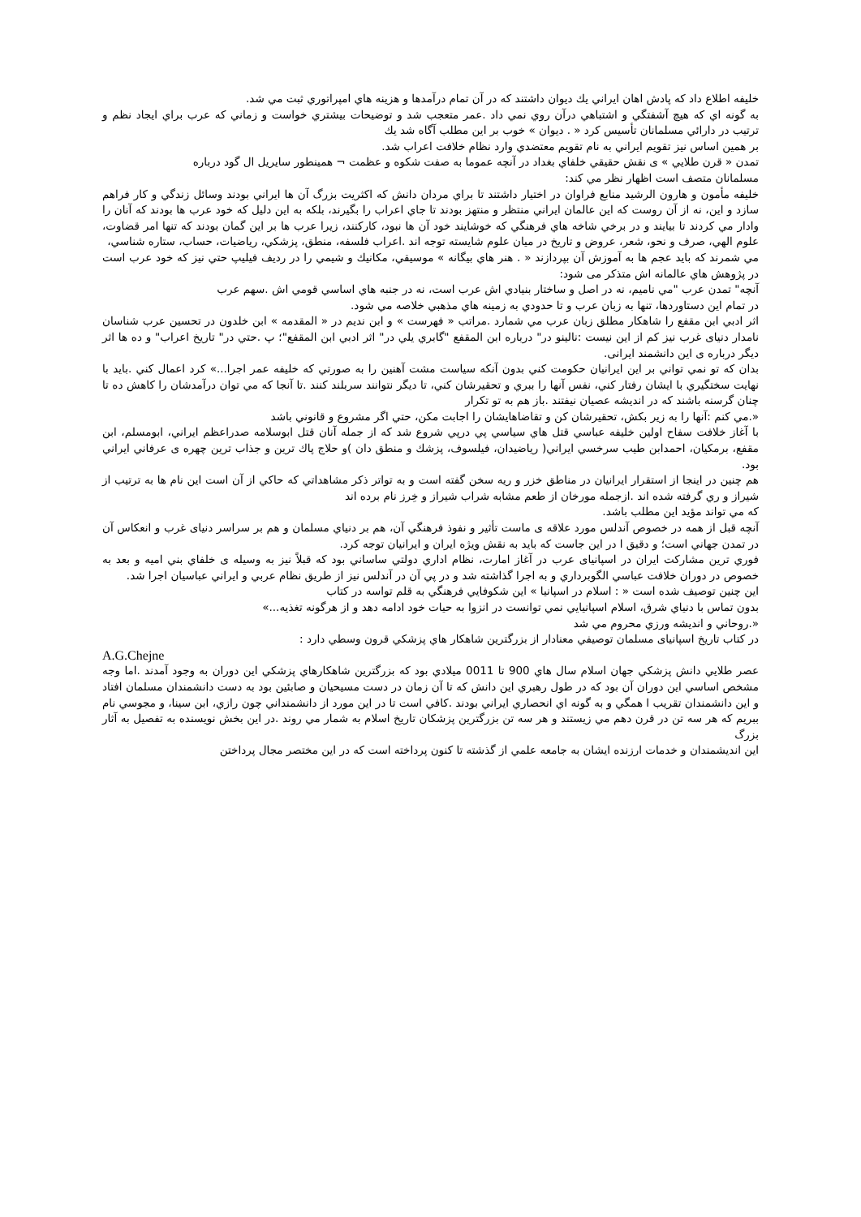خليفه اطلاع داد كه پادش اهان ايراني يك ديوان داشتند كه در آن تمام درآمدها و هزينه هاي امپراتوري ثبت مي شد.
به گونه اي كه هيچ آشفتگي و اشتباهي درآن روي نمي داد .عمر متعجب شد و توضيحات بيشتري خواست و زماني كه عرب براي ايجاد نظم و ترتيب در دارائي مسلمانان تأسيس كرد « . ديوان » خوب بر اين مطلب آگاه شد يك
بر همين اساس نيز تقويم ايراني به نام تقويم معتضدي وارد نظام خلافت اعراب شد.
تمدن « قرن طلايي » ی نقش حقيقي خلفاي بغداد در آنچه عموما به صفت شكوه و عظمت ¬ همينطور سايريل ال گود درباره
مسلمانان متصف است اظهار نظر مي كند:
خليفه مأمون و هارون الرشيد منابع فراوان در اختيار داشتند تا براي مردان دانش كه اكثريت بزرگ آن ها ايراني بودند وسائل زندگي و كار فراهم سازد و اين، نه از آن روست كه اين عالمان ايراني منتظر و منتهز بودند تا جاي اعراب را بگيرند، بلكه به اين دليل كه خود عرب ها بودند كه آنان را وادار مي كردند تا بيايند و در برخي شاخه هاي فرهنگي كه خوشايند خود آن ها نبود، كاركنند، زيرا عرب ها بر اين گمان بودند كه تنها امر قضاوت، علوم الهي، صرف و نحو، شعر، عروض و تاريخ در ميان علوم شايسته توجه اند .اعراب فلسفه، منطق، پزشكي، رياضيات، حساب، ستاره شناسي،
مي شمرند كه بايد عجم ها به آموزش آن بپردازند « . هنر هاي بيگانه » موسيقي، مكانيك و شيمي را در رديف فيليپ حتي نيز كه خود عرب است در پژوهش هاي عالمانه اش متذكر می شود:
آنچه" تمدن عرب "مي ناميم، نه در اصل و ساختار بنيادي اش عرب است، نه در جنبه هاي اساسي قومي اش .سهم عرب
در تمام اين دستاوردها، تنها به زبان عرب و تا حدودي به زمينه هاي مذهبي خلاصه مي شود.
اثر ادبي ابن مقفع را شاهكار مطلق زبان عرب مي شمارد .مراتب « فهرست » و ابن نديم در « المقدمه » ابن خلدون در تحسين عرب شناسان نامدار دنيای غرب نيز كم از اين نيست :نالينو در" درباره ابن المقفع "گابري يلي در" اثر ادبي ابن المقفع"؛ پ .حتي در" تاريخ اعراب" و ده ها اثر ديگر درباره ی اين دانشمند ايرانی.
بدان كه تو نمي تواني بر اين ايرانيان حكومت كني بدون آنكه سياست مشت آهنين را به صورتي كه خليفه عمر اجرا...» كرد اعمال كني .بايد با نهايت سختگيري با ايشان رفتار كني، نفس آنها را ببري و تحقيرشان كني، تا ديگر نتوانند سربلند كنند .تا آنجا كه مي توان درآمدشان را كاهش ده تا چنان گرسنه باشند كه در انديشه عصيان نيفتند .باز هم به تو تكرار
«.مي كنم :آنها را به زير بكش، تحقيرشان كن و تقاضاهايشان را اجابت مكن، حتي اگر مشروع و قانوني باشد
با آغاز خلافت سفاح اولين خليفه عباسي قتل هاي سياسي پي درپي شروع شد كه از جمله آنان قتل ابوسلامه صدراعظم ايراني، ابومسلم، ابن مقفع، برمكيان، احمدابن طيب سرخسي ايراني( رياضيدان، فيلسوف، پزشك و منطق دان )و حلاج پاك ترين و جذاب ترين چهره ی عرفاني ايراني بود.
هم چنين در اينجا از استقرار ايرانيان در مناطق خزر و ريه سخن گفته است و به تواتر ذكر مشاهداتي كه حاكي از آن است اين نام ها به ترتيب از شيراز و ري گرفته شده اند .ازجمله مورخان از طعم مشابه شراب شيراز و خِرز نام برده اند
كه مي تواند مؤيد اين مطلب باشد.
آنچه قبل از همه در خصوص آندلس مورد علاقه ی ماست تأثير و نفوذ فرهنگي آن، هم بر دنياي مسلمان و هم بر سراسر دنيای غرب و انعكاس آن در تمدن جهاني است؛ و دقيق ا در اين جاست كه بايد به نقش ويژه ايران و ايرانيان توجه كرد.
فوري ترين مشاركت ايران در اسپانيای عرب در آغاز امارت، نظام اداري دولتي ساساني بود كه قبلاً نيز به وسيله ی خلفاي بني اميه و بعد به خصوص در دوران خلافت عباسي الگوبرداري و به اجرا گذاشته شد و در پي آن در آندلس نيز از طريق نظام عربي و ايراني عباسيان اجرا شد.
اين چنين توصيف شده است « : اسلام در اسپانيا » اين شكوفايي فرهنگي به قلم تواسه در كتاب
بدون تماس با دنياي شرق، اسلام اسپانيايي نمي توانست در انزوا به حيات خود ادامه دهد و از هرگونه تغذيه...»
«.روحاني و انديشه ورزي محروم مي شد
در كتاب تاريخ اسپانيای مسلمان توصيفي معنادار از بزرگترين شاهكار هاي پزشكي قرون وسطي دارد :
A.G.Chejne
عصر طلايي دانش پزشكي جهان اسلام سال هاي 900 تا 0011 ميلادي بود كه بزرگترين شاهكارهاي پزشكي اين دوران به وجود آمدند .اما وجه مشخص اساسي اين دوران آن بود كه در طول رهبري اين دانش كه تا آن زمان در دست مسيحيان و صابئين بود به دست دانشمندان مسلمان افتاد و اين دانشمندان تقريب ا همگي و به گونه اي انحصاري ايراني بودند .كافي است تا در اين مورد از دانشمنداني چون رازي، ابن سينا، و مجوسي نام ببريم كه هر سه تن در قرن دهم مي زيستند و هر سه تن بزرگترين پزشكان تاريخ اسلام به شمار مي روند .در اين بخش نويسنده به تفصيل به آثار بزرگ
اين انديشمندان و خدمات ارزنده ايشان به جامعه علمي از گذشته تا كنون پرداخته است كه در اين مختصر مجال پرداختن